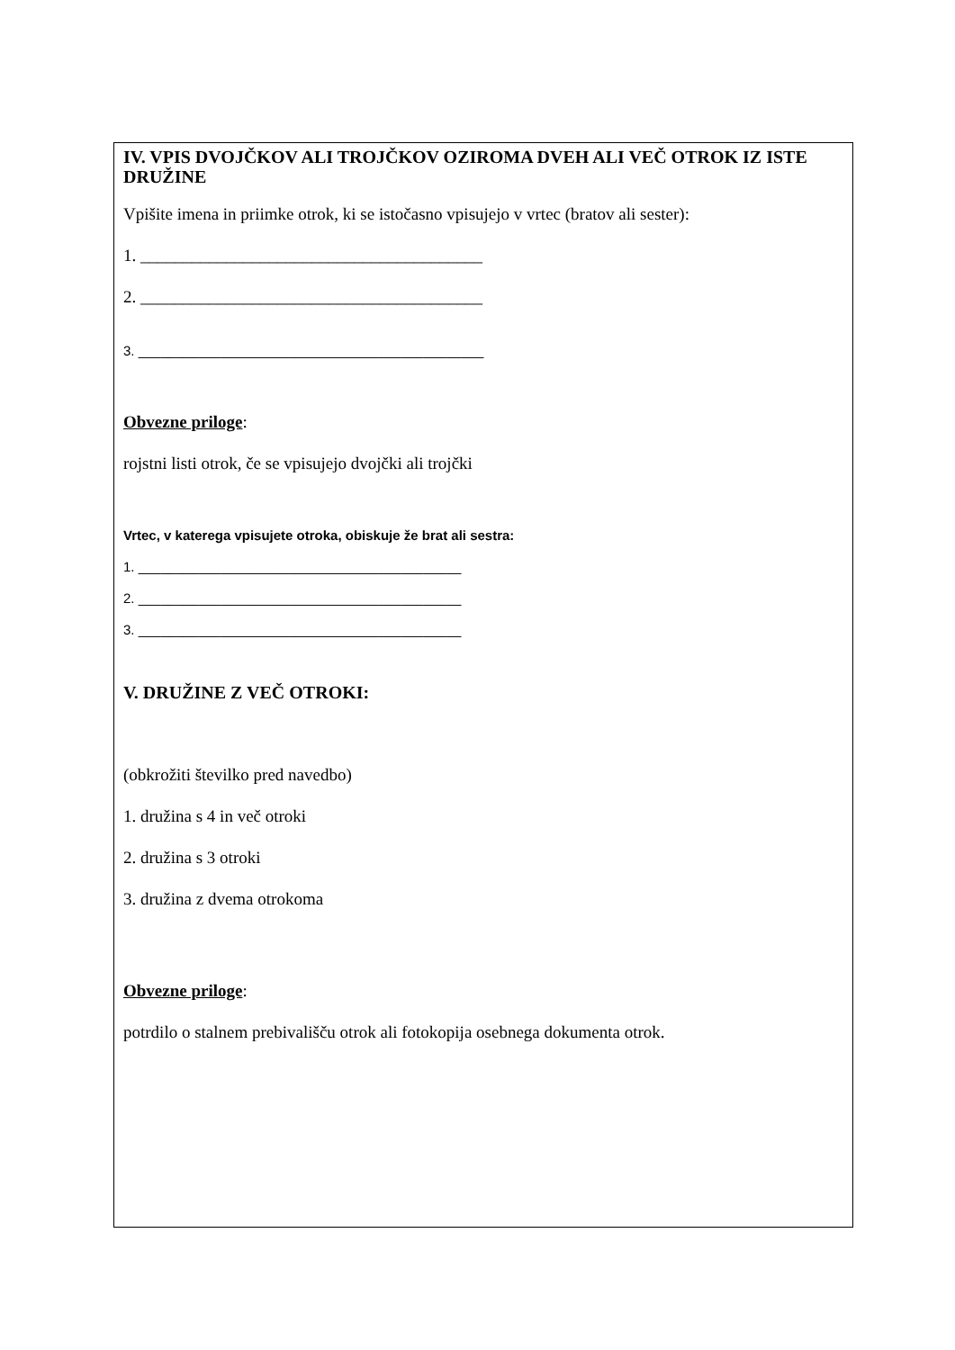IV. VPIS DVOJČKOV ALI TROJČKOV OZIROMA DVEH ALI VEČ OTROK IZ ISTE DRUŽINE
Vpišite imena in priimke otrok, ki se istočasno vpisujejo v vrtec (bratov ali sester):
1. ________________________________________
2. ________________________________________
3. ______________________________________________
Obvezne priloge:
rojstni listi otrok, če se vpisujejo dvojčki ali trojčki
Vrtec, v katerega vpisujete otroka, obiskuje že brat ali sestra:
1. ___________________________________________
2. ___________________________________________
3. ___________________________________________
V. DRUŽINE Z VEČ OTROKI:
(obkrožiti številko pred navedbo)
1. družina s 4 in več otroki
2. družina s 3 otroki
3. družina z dvema otrokoma
Obvezne priloge:
potrdilo o stalnem prebivališču otrok ali fotokopija osebnega dokumenta otrok.